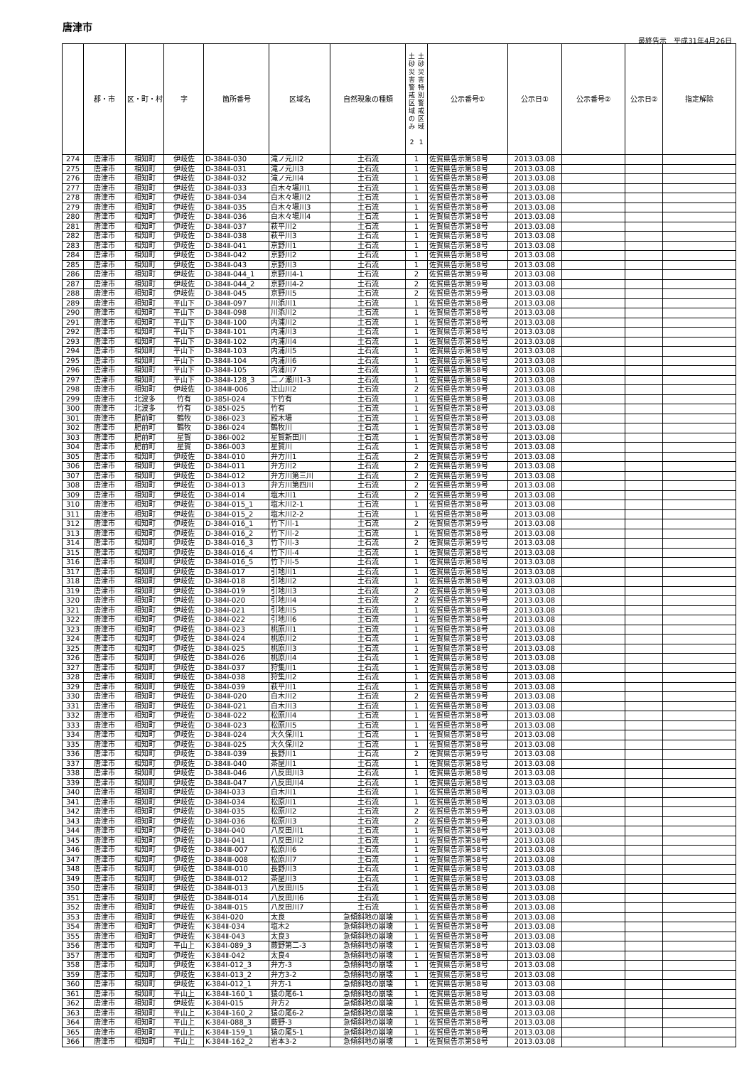唐津市
最終告示　平成31年4月26日
| | 郡・市 | 区・町・村 | 字 | 箇所番号 | 区域名 | 自然現象の種類 | 土 砂 災 害 警 戒 区 域 の み 2 土 砂 災 害 特 別 警 戒 区 域 1 | 公示番号① | 公示日① | 公示番号② | 公示日② | 指定解除 |
| --- | --- | --- | --- | --- | --- | --- | --- | --- | --- | --- | --- | --- |
| 274 | 唐津市 | 相知町 | 伊岐佐 | D-384Ⅱ-030 | 滝ノ元川2 | 土石流 | 1 | 佐賀県告示第58号 | 2013.03.08 | | | |
| 275 | 唐津市 | 相知町 | 伊岐佐 | D-384Ⅱ-031 | 滝ノ元川3 | 土石流 | 1 | 佐賀県告示第58号 | 2013.03.08 | | | |
| 276 | 唐津市 | 相知町 | 伊岐佐 | D-384Ⅱ-032 | 滝ノ元川4 | 土石流 | 1 | 佐賀県告示第58号 | 2013.03.08 | | | |
| 277 | 唐津市 | 相知町 | 伊岐佐 | D-384Ⅱ-033 | 白木々場川1 | 土石流 | 1 | 佐賀県告示第58号 | 2013.03.08 | | | |
| 278 | 唐津市 | 相知町 | 伊岐佐 | D-384Ⅱ-034 | 白木々場川2 | 土石流 | 1 | 佐賀県告示第58号 | 2013.03.08 | | | |
| 279 | 唐津市 | 相知町 | 伊岐佐 | D-384Ⅱ-035 | 白木々場川3 | 土石流 | 1 | 佐賀県告示第58号 | 2013.03.08 | | | |
| 280 | 唐津市 | 相知町 | 伊岐佐 | D-384Ⅱ-036 | 白木々場川4 | 土石流 | 1 | 佐賀県告示第58号 | 2013.03.08 | | | |
| 281 | 唐津市 | 相知町 | 伊岐佐 | D-384Ⅱ-037 | 萩平川2 | 土石流 | 1 | 佐賀県告示第58号 | 2013.03.08 | | | |
| 282 | 唐津市 | 相知町 | 伊岐佐 | D-384Ⅱ-038 | 萩平川3 | 土石流 | 1 | 佐賀県告示第58号 | 2013.03.08 | | | |
| 283 | 唐津市 | 相知町 | 伊岐佐 | D-384Ⅱ-041 | 京野川1 | 土石流 | 1 | 佐賀県告示第58号 | 2013.03.08 | | | |
| 284 | 唐津市 | 相知町 | 伊岐佐 | D-384Ⅱ-042 | 京野川2 | 土石流 | 1 | 佐賀県告示第58号 | 2013.03.08 | | | |
| 285 | 唐津市 | 相知町 | 伊岐佐 | D-384Ⅱ-043 | 京野川3 | 土石流 | 1 | 佐賀県告示第58号 | 2013.03.08 | | | |
| 286 | 唐津市 | 相知町 | 伊岐佐 | D-384Ⅱ-044_1 | 京野川4-1 | 土石流 | 2 | 佐賀県告示第59号 | 2013.03.08 | | | |
| 287 | 唐津市 | 相知町 | 伊岐佐 | D-384Ⅱ-044_2 | 京野川4-2 | 土石流 | 2 | 佐賀県告示第59号 | 2013.03.08 | | | |
| 288 | 唐津市 | 相知町 | 伊岐佐 | D-384Ⅱ-045 | 京野川5 | 土石流 | 2 | 佐賀県告示第59号 | 2013.03.08 | | | |
| 289 | 唐津市 | 相知町 | 平山下 | D-384Ⅱ-097 | 川添川1 | 土石流 | 1 | 佐賀県告示第58号 | 2013.03.08 | | | |
| 290 | 唐津市 | 相知町 | 平山下 | D-384Ⅱ-098 | 川添川2 | 土石流 | 1 | 佐賀県告示第58号 | 2013.03.08 | | | |
| 291 | 唐津市 | 相知町 | 平山下 | D-384Ⅱ-100 | 内浦川2 | 土石流 | 1 | 佐賀県告示第58号 | 2013.03.08 | | | |
| 292 | 唐津市 | 相知町 | 平山下 | D-384Ⅱ-101 | 内浦川3 | 土石流 | 1 | 佐賀県告示第58号 | 2013.03.08 | | | |
| 293 | 唐津市 | 相知町 | 平山下 | D-384Ⅱ-102 | 内浦川4 | 土石流 | 1 | 佐賀県告示第58号 | 2013.03.08 | | | |
| 294 | 唐津市 | 相知町 | 平山下 | D-384Ⅱ-103 | 内浦川5 | 土石流 | 1 | 佐賀県告示第58号 | 2013.03.08 | | | |
| 295 | 唐津市 | 相知町 | 平山下 | D-384Ⅱ-104 | 内浦川6 | 土石流 | 1 | 佐賀県告示第58号 | 2013.03.08 | | | |
| 296 | 唐津市 | 相知町 | 平山下 | D-384Ⅱ-105 | 内浦川7 | 土石流 | 1 | 佐賀県告示第58号 | 2013.03.08 | | | |
| 297 | 唐津市 | 相知町 | 平山下 | D-384Ⅱ-128_3 | 二ノ瀬川1-3 | 土石流 | 1 | 佐賀県告示第58号 | 2013.03.08 | | | |
| 298 | 唐津市 | 相知町 | 伊岐佐 | D-384Ⅲ-006 | 辻山川2 | 土石流 | 2 | 佐賀県告示第59号 | 2013.03.08 | | | |
| 299 | 唐津市 | 北波多 | 竹有 | D-385Ⅰ-024 | 下竹有 | 土石流 | 1 | 佐賀県告示第58号 | 2013.03.08 | | | |
| 300 | 唐津市 | 北波多 | 竹有 | D-385Ⅰ-025 | 竹有 | 土石流 | 1 | 佐賀県告示第58号 | 2013.03.08 | | | |
| 301 | 唐津市 | 肥前町 | 鶴牧 | D-386Ⅰ-023 | 殿木場 | 土石流 | 1 | 佐賀県告示第58号 | 2013.03.08 | | | |
| 302 | 唐津市 | 肥前町 | 鶴牧 | D-386Ⅰ-024 | 鶴牧川 | 土石流 | 1 | 佐賀県告示第58号 | 2013.03.08 | | | |
| 303 | 唐津市 | 肥前町 | 星賀 | D-386Ⅰ-002 | 星賀新田川 | 土石流 | 1 | 佐賀県告示第58号 | 2013.03.08 | | | |
| 304 | 唐津市 | 肥前町 | 星賀 | D-386Ⅰ-003 | 星賀川 | 土石流 | 1 | 佐賀県告示第58号 | 2013.03.08 | | | |
| 305 | 唐津市 | 相知町 | 伊岐佐 | D-384Ⅰ-010 | 弁方川1 | 土石流 | 2 | 佐賀県告示第59号 | 2013.03.08 | | | |
| 306 | 唐津市 | 相知町 | 伊岐佐 | D-384Ⅰ-011 | 弁方川2 | 土石流 | 2 | 佐賀県告示第59号 | 2013.03.08 | | | |
| 307 | 唐津市 | 相知町 | 伊岐佐 | D-384Ⅰ-012 | 弁方川第三川 | 土石流 | 2 | 佐賀県告示第59号 | 2013.03.08 | | | |
| 308 | 唐津市 | 相知町 | 伊岐佐 | D-384Ⅰ-013 | 弁方川第四川 | 土石流 | 2 | 佐賀県告示第59号 | 2013.03.08 | | | |
| 309 | 唐津市 | 相知町 | 伊岐佐 | D-384Ⅰ-014 | 塩木川1 | 土石流 | 2 | 佐賀県告示第59号 | 2013.03.08 | | | |
| 310 | 唐津市 | 相知町 | 伊岐佐 | D-384Ⅰ-015_1 | 塩木川2-1 | 土石流 | 1 | 佐賀県告示第58号 | 2013.03.08 | | | |
| 311 | 唐津市 | 相知町 | 伊岐佐 | D-384Ⅰ-015_2 | 塩木川2-2 | 土石流 | 1 | 佐賀県告示第58号 | 2013.03.08 | | | |
| 312 | 唐津市 | 相知町 | 伊岐佐 | D-384Ⅰ-016_1 | 竹下川-1 | 土石流 | 2 | 佐賀県告示第59号 | 2013.03.08 | | | |
| 313 | 唐津市 | 相知町 | 伊岐佐 | D-384Ⅰ-016_2 | 竹下川-2 | 土石流 | 1 | 佐賀県告示第58号 | 2013.03.08 | | | |
| 314 | 唐津市 | 相知町 | 伊岐佐 | D-384Ⅰ-016_3 | 竹下川-3 | 土石流 | 2 | 佐賀県告示第59号 | 2013.03.08 | | | |
| 315 | 唐津市 | 相知町 | 伊岐佐 | D-384Ⅰ-016_4 | 竹下川-4 | 土石流 | 1 | 佐賀県告示第58号 | 2013.03.08 | | | |
| 316 | 唐津市 | 相知町 | 伊岐佐 | D-384Ⅰ-016_5 | 竹下川-5 | 土石流 | 1 | 佐賀県告示第58号 | 2013.03.08 | | | |
| 317 | 唐津市 | 相知町 | 伊岐佐 | D-384Ⅰ-017 | 引地川1 | 土石流 | 1 | 佐賀県告示第58号 | 2013.03.08 | | | |
| 318 | 唐津市 | 相知町 | 伊岐佐 | D-384Ⅰ-018 | 引地川2 | 土石流 | 1 | 佐賀県告示第58号 | 2013.03.08 | | | |
| 319 | 唐津市 | 相知町 | 伊岐佐 | D-384Ⅰ-019 | 引地川3 | 土石流 | 2 | 佐賀県告示第59号 | 2013.03.08 | | | |
| 320 | 唐津市 | 相知町 | 伊岐佐 | D-384Ⅰ-020 | 引地川4 | 土石流 | 2 | 佐賀県告示第59号 | 2013.03.08 | | | |
| 321 | 唐津市 | 相知町 | 伊岐佐 | D-384Ⅰ-021 | 引地川5 | 土石流 | 1 | 佐賀県告示第58号 | 2013.03.08 | | | |
| 322 | 唐津市 | 相知町 | 伊岐佐 | D-384Ⅰ-022 | 引地川6 | 土石流 | 1 | 佐賀県告示第58号 | 2013.03.08 | | | |
| 323 | 唐津市 | 相知町 | 伊岐佐 | D-384Ⅰ-023 | 桃原川1 | 土石流 | 1 | 佐賀県告示第58号 | 2013.03.08 | | | |
| 324 | 唐津市 | 相知町 | 伊岐佐 | D-384Ⅰ-024 | 桃原川2 | 土石流 | 1 | 佐賀県告示第58号 | 2013.03.08 | | | |
| 325 | 唐津市 | 相知町 | 伊岐佐 | D-384Ⅰ-025 | 桃原川3 | 土石流 | 1 | 佐賀県告示第58号 | 2013.03.08 | | | |
| 326 | 唐津市 | 相知町 | 伊岐佐 | D-384Ⅰ-026 | 桃原川4 | 土石流 | 1 | 佐賀県告示第58号 | 2013.03.08 | | | |
| 327 | 唐津市 | 相知町 | 伊岐佐 | D-384Ⅰ-037 | 狩集川1 | 土石流 | 1 | 佐賀県告示第58号 | 2013.03.08 | | | |
| 328 | 唐津市 | 相知町 | 伊岐佐 | D-384Ⅰ-038 | 狩集川2 | 土石流 | 1 | 佐賀県告示第58号 | 2013.03.08 | | | |
| 329 | 唐津市 | 相知町 | 伊岐佐 | D-384Ⅰ-039 | 萩平川1 | 土石流 | 1 | 佐賀県告示第58号 | 2013.03.08 | | | |
| 330 | 唐津市 | 相知町 | 伊岐佐 | D-384Ⅱ-020 | 白木川2 | 土石流 | 2 | 佐賀県告示第59号 | 2013.03.08 | | | |
| 331 | 唐津市 | 相知町 | 伊岐佐 | D-384Ⅱ-021 | 白木川3 | 土石流 | 1 | 佐賀県告示第58号 | 2013.03.08 | | | |
| 332 | 唐津市 | 相知町 | 伊岐佐 | D-384Ⅱ-022 | 松原川4 | 土石流 | 1 | 佐賀県告示第58号 | 2013.03.08 | | | |
| 333 | 唐津市 | 相知町 | 伊岐佐 | D-384Ⅱ-023 | 松原川5 | 土石流 | 1 | 佐賀県告示第58号 | 2013.03.08 | | | |
| 334 | 唐津市 | 相知町 | 伊岐佐 | D-384Ⅱ-024 | 大久保川1 | 土石流 | 1 | 佐賀県告示第58号 | 2013.03.08 | | | |
| 335 | 唐津市 | 相知町 | 伊岐佐 | D-384Ⅱ-025 | 大久保川2 | 土石流 | 1 | 佐賀県告示第58号 | 2013.03.08 | | | |
| 336 | 唐津市 | 相知町 | 伊岐佐 | D-384Ⅱ-039 | 長野川1 | 土石流 | 2 | 佐賀県告示第59号 | 2013.03.08 | | | |
| 337 | 唐津市 | 相知町 | 伊岐佐 | D-384Ⅱ-040 | 茶屋川1 | 土石流 | 1 | 佐賀県告示第58号 | 2013.03.08 | | | |
| 338 | 唐津市 | 相知町 | 伊岐佐 | D-384Ⅱ-046 | 八反田川3 | 土石流 | 1 | 佐賀県告示第58号 | 2013.03.08 | | | |
| 339 | 唐津市 | 相知町 | 伊岐佐 | D-384Ⅱ-047 | 八反田川4 | 土石流 | 1 | 佐賀県告示第58号 | 2013.03.08 | | | |
| 340 | 唐津市 | 相知町 | 伊岐佐 | D-384Ⅰ-033 | 白木川1 | 土石流 | 1 | 佐賀県告示第58号 | 2013.03.08 | | | |
| 341 | 唐津市 | 相知町 | 伊岐佐 | D-384Ⅰ-034 | 松原川1 | 土石流 | 1 | 佐賀県告示第58号 | 2013.03.08 | | | |
| 342 | 唐津市 | 相知町 | 伊岐佐 | D-384Ⅰ-035 | 松原川2 | 土石流 | 2 | 佐賀県告示第59号 | 2013.03.08 | | | |
| 343 | 唐津市 | 相知町 | 伊岐佐 | D-384Ⅰ-036 | 松原川3 | 土石流 | 2 | 佐賀県告示第59号 | 2013.03.08 | | | |
| 344 | 唐津市 | 相知町 | 伊岐佐 | D-384Ⅰ-040 | 八反田川1 | 土石流 | 1 | 佐賀県告示第58号 | 2013.03.08 | | | |
| 345 | 唐津市 | 相知町 | 伊岐佐 | D-384Ⅰ-041 | 八反田川2 | 土石流 | 1 | 佐賀県告示第58号 | 2013.03.08 | | | |
| 346 | 唐津市 | 相知町 | 伊岐佐 | D-384Ⅲ-007 | 松原川6 | 土石流 | 1 | 佐賀県告示第58号 | 2013.03.08 | | | |
| 347 | 唐津市 | 相知町 | 伊岐佐 | D-384Ⅲ-008 | 松原川7 | 土石流 | 1 | 佐賀県告示第58号 | 2013.03.08 | | | |
| 348 | 唐津市 | 相知町 | 伊岐佐 | D-384Ⅲ-010 | 長野川3 | 土石流 | 1 | 佐賀県告示第58号 | 2013.03.08 | | | |
| 349 | 唐津市 | 相知町 | 伊岐佐 | D-384Ⅲ-012 | 茶屋川3 | 土石流 | 1 | 佐賀県告示第58号 | 2013.03.08 | | | |
| 350 | 唐津市 | 相知町 | 伊岐佐 | D-384Ⅲ-013 | 八反田川5 | 土石流 | 1 | 佐賀県告示第58号 | 2013.03.08 | | | |
| 351 | 唐津市 | 相知町 | 伊岐佐 | D-384Ⅲ-014 | 八反田川6 | 土石流 | 1 | 佐賀県告示第58号 | 2013.03.08 | | | |
| 352 | 唐津市 | 相知町 | 伊岐佐 | D-384Ⅲ-015 | 八反田川7 | 土石流 | 1 | 佐賀県告示第58号 | 2013.03.08 | | | |
| 353 | 唐津市 | 相知町 | 伊岐佐 | K-384Ⅰ-020 | 太良 | 急傾斜地の崩壊 | 1 | 佐賀県告示第58号 | 2013.03.08 | | | |
| 354 | 唐津市 | 相知町 | 伊岐佐 | K-384Ⅱ-034 | 塩木2 | 急傾斜地の崩壊 | 1 | 佐賀県告示第58号 | 2013.03.08 | | | |
| 355 | 唐津市 | 相知町 | 伊岐佐 | K-384Ⅱ-043 | 太良3 | 急傾斜地の崩壊 | 1 | 佐賀県告示第58号 | 2013.03.08 | | | |
| 356 | 唐津市 | 相知町 | 平山上 | K-384Ⅰ-089_3 | 蕨野第二-3 | 急傾斜地の崩壊 | 1 | 佐賀県告示第58号 | 2013.03.08 | | | |
| 357 | 唐津市 | 相知町 | 伊岐佐 | K-384Ⅱ-042 | 太良4 | 急傾斜地の崩壊 | 1 | 佐賀県告示第58号 | 2013.03.08 | | | |
| 358 | 唐津市 | 相知町 | 伊岐佐 | K-384Ⅰ-012_3 | 弁方-3 | 急傾斜地の崩壊 | 1 | 佐賀県告示第58号 | 2013.03.08 | | | |
| 359 | 唐津市 | 相知町 | 伊岐佐 | K-384Ⅰ-013_2 | 弁方3-2 | 急傾斜地の崩壊 | 1 | 佐賀県告示第58号 | 2013.03.08 | | | |
| 360 | 唐津市 | 相知町 | 伊岐佐 | K-384Ⅰ-012_1 | 弁方-1 | 急傾斜地の崩壊 | 1 | 佐賀県告示第58号 | 2013.03.08 | | | |
| 361 | 唐津市 | 相知町 | 平山上 | K-384Ⅱ-160_1 | 猿の尾6-1 | 急傾斜地の崩壊 | 1 | 佐賀県告示第58号 | 2013.03.08 | | | |
| 362 | 唐津市 | 相知町 | 伊岐佐 | K-384Ⅰ-015 | 弁方2 | 急傾斜地の崩壊 | 1 | 佐賀県告示第58号 | 2013.03.08 | | | |
| 363 | 唐津市 | 相知町 | 平山上 | K-384Ⅱ-160_2 | 猿の尾6-2 | 急傾斜地の崩壊 | 1 | 佐賀県告示第58号 | 2013.03.08 | | | |
| 364 | 唐津市 | 相知町 | 平山上 | K-384Ⅰ-088_3 | 蕨野-3 | 急傾斜地の崩壊 | 1 | 佐賀県告示第58号 | 2013.03.08 | | | |
| 365 | 唐津市 | 相知町 | 平山上 | K-384Ⅱ-159_1 | 猿の尾5-1 | 急傾斜地の崩壊 | 1 | 佐賀県告示第58号 | 2013.03.08 | | | |
| 366 | 唐津市 | 相知町 | 平山上 | K-384Ⅱ-162_2 | 岩本3-2 | 急傾斜地の崩壊 | 1 | 佐賀県告示第58号 | 2013.03.08 | | | |